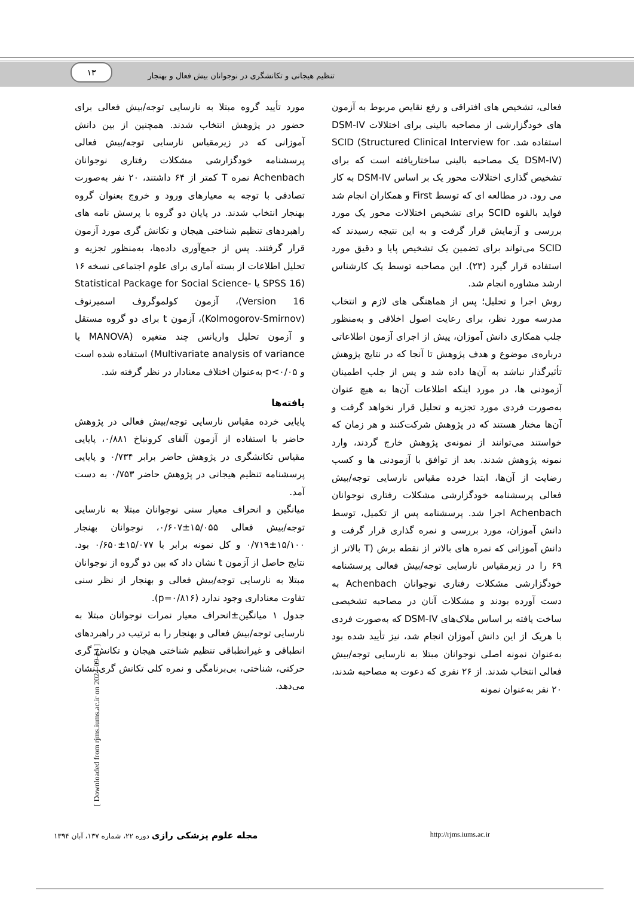۱۳ تنظیم هیجانی و تکانشگری در نوجوانان بیش فعال و بهنجار
فعالی، تشخیص های افتراقی و رفع نقایص مربوط به آزمون های خودگزارشی از مصاحبه بالینی برای اختلالات DSM-IV استفاده شد. SCID (Structured Clinical Interview for DSM-IV) یک مصاحبه بالینی ساختاریافته است که برای تشخیص گذاری اختلالات محور یک بر اساس DSM-IV به کار می رود. در مطالعه ای که توسط First و همکاران انجام شد فواید بالقوه SCID برای تشخیص اختلالات محور یک مورد بررسی و آزمایش قرار گرفت و به این نتیجه رسیدند که SCID می‌تواند برای تضمین یک تشخیص پایا و دقیق مورد استفاده قرار گیرد (۲۳). این مصاحبه توسط یک کارشناس ارشد مشاوره انجام شد.
روش اجرا و تحلیل؛ پس از هماهنگی های لازم و انتخاب مدرسه مورد نظر، برای رعایت اصول اخلاقی و به‌منظور جلب همکاری دانش آموزان، پیش از اجرای آزمون اطلاعاتی درباره‌ی موضوع و هدف پژوهش تا آنجا که در نتایج پژوهش تأثیرگذار نباشد به آن‌ها داده شد و پس از جلب اطمینان آزمودنی ها، در مورد اینکه اطلاعات آن‌ها به هیچ عنوان به‌صورت فردی مورد تجزیه و تحلیل قرار نخواهد گرفت و آن‌ها مختار هستند که در پژوهش شرکت‌کنند و هر زمان که خواستند می‌توانند از نمونه‌ی پژوهش خارج گردند، وارد نمونه پژوهش شدند. بعد از توافق با آزمودنی ها و کسب رضایت از آن‌ها، ابتدا خرده مقیاس نارسایی توجه/بیش فعالی پرسشنامه خودگزارشی مشکلات رفتاری نوجوانان Achenbach اجرا شد. پرسشنامه پس از تکمیل، توسط دانش آموزان، مورد بررسی و نمره گذاری قرار گرفت و دانش آموزانی که نمره های بالاتر از نقطه برش (T بالاتر از ۶۹ را در زیرمقیاس نارسایی توجه/بیش فعالی پرسشنامه خودگزارشی مشکلات رفتاری نوجوانان Achenbach به دست آورده بودند و مشکلات آنان در مصاحبه تشخیصی ساخت یافته بر اساس ملاک‌های DSM-IV که به‌صورت فردی با هریک از این دانش آموزان انجام شد، نیز تأیید شده بود به‌عنوان نمونه اصلی نوجوانان مبتلا به نارسایی توجه/بیش فعالی انتخاب شدند. از ۲۶ نفری که دعوت به مصاحبه شدند، ۲۰ نفر به‌عنوان نمونه
مورد تأیید گروه مبتلا به نارسایی توجه/بیش فعالی برای حضور در پژوهش انتخاب شدند. همچنین از بین دانش آموزانی که در زیرمقیاس نارسایی توجه/بیش فعالی پرسشنامه خودگزارشی مشکلات رفتاری نوجوانان Achenbach نمره T کمتر از ۶۴ داشتند، ۲۰ نفر به‌صورت تصادفی با توجه به معیارهای ورود و خروج بعنوان گروه بهنجار انتخاب شدند. در پایان دو گروه با پرسش نامه های راهبردهای تنظیم شناختی هیجان و تکانش گری مورد آزمون قرار گرفتند. پس از جمع‌آوری داده‌ها، به‌منظور تجزیه و تحلیل اطلاعات از بسته آماری برای علوم اجتماعی نسخه ۱۶ (SPSS 16 یا Statistical Package for Social Science-Version 16)، آزمون کولموگروف اسمیرنوف (Kolmogorov-Smirnov)، آزمون t برای دو گروه مستقل و آزمون تحلیل واریانس چند متغیره (MANOVA یا Multivariate analysis of variance) استفاده شده است و p<۰/۰۵ به‌عنوان اختلاف معنادار در نظر گرفته شد.
یافته‌ها
پایایی خرده مقیاس نارسایی توجه/بیش فعالی در پژوهش حاضر با استفاده از آزمون آلفای کرونباخ ۰/۸۸۱، پایایی مقیاس تکانشگری در پژوهش حاضر برابر ۰/۷۳۴ و پایایی پرسشنامه تنظیم هیجانی در پژوهش حاضر ۰/۷۵۳ به دست آمد.
میانگین و انحراف معیار سنی نوجوانان مبتلا به نارسایی توجه/بیش فعالی ۱۵/۰۵۵±۰/۶۰۷، نوجوانان بهنجار ۱۵/۱۰۰±۰/۷۱۹ و کل نمونه برابر با ۱۵/۰۷۷±۰/۶۵۰ بود. نتایج حاصل از آزمون t نشان داد که بین دو گروه از نوجوانان مبتلا به نارسایی توجه/بیش فعالی و بهنجار از نظر سنی تفاوت معناداری وجود ندارد (p=۰/۸۱۶).
جدول ۱ میانگین±انحراف معیار نمرات نوجوانان مبتلا به نارسایی توجه/بیش فعالی و بهنجار را به ترتیب در راهبردهای انطباقی و غیرانطباقی تنظیم شناختی هیجان و تکانش گری حرکتی، شناختی، بی‌برنامگی و نمره کلی تکانش گری نشان می‌دهد.
مجله علوم پزشکی رازی دوره ۲۲، شماره ۱۳۷، آبان ۱۳۹۴ http://rjms.iums.ac.ir
[ Downloaded from rjms.iums.ac.ir on 2024-09-14 ]